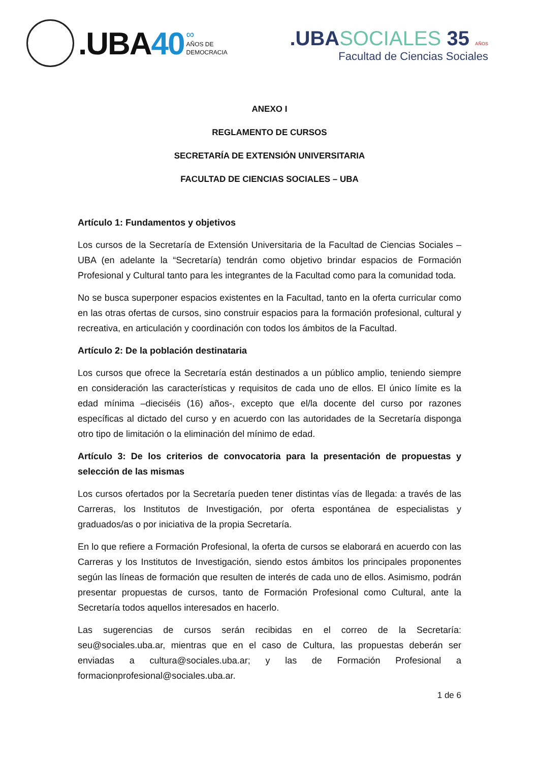.UBA40
∞
AÑOS DE
DEMOCRACIA
.UBASOCIALES 35 AÑOS
Facultad de Ciencias Sociales
ANEXO I
REGLAMENTO DE CURSOS
SECRETARÍA DE EXTENSIÓN UNIVERSITARIA
FACULTAD DE CIENCIAS SOCIALES – UBA
Artículo 1: Fundamentos y objetivos
Los cursos de la Secretaría de Extensión Universitaria de la Facultad de Ciencias Sociales – UBA (en adelante la “Secretaría) tendrán como objetivo brindar espacios de Formación Profesional y Cultural tanto para les integrantes de la Facultad como para la comunidad toda.
No se busca superponer espacios existentes en la Facultad, tanto en la oferta curricular como en las otras ofertas de cursos, sino construir espacios para la formación profesional, cultural y recreativa, en articulación y coordinación con todos los ámbitos de la Facultad.
Artículo 2: De la población destinataria
Los cursos que ofrece la Secretaría están destinados a un público amplio, teniendo siempre en consideración las características y requisitos de cada uno de ellos. El único límite es la edad mínima –dieciséis (16) años-, excepto que el/la docente del curso por razones específicas al dictado del curso y en acuerdo con las autoridades de la Secretaría disponga otro tipo de limitación o la eliminación del mínimo de edad.
Artículo 3: De los criterios de convocatoria para la presentación de propuestas y selección de las mismas
Los cursos ofertados por la Secretaría pueden tener distintas vías de llegada: a través de las Carreras, los Institutos de Investigación, por oferta espontánea de especialistas y graduados/as o por iniciativa de la propia Secretaría.
En lo que refiere a Formación Profesional, la oferta de cursos se elaborará en acuerdo con las Carreras y los Institutos de Investigación, siendo estos ámbitos los principales proponentes según las líneas de formación que resulten de interés de cada uno de ellos. Asimismo, podrán presentar propuestas de cursos, tanto de Formación Profesional como Cultural, ante la Secretaría todos aquellos interesados en hacerlo.
Las sugerencias de cursos serán recibidas en el correo de la Secretaría: seu@sociales.uba.ar, mientras que en el caso de Cultura, las propuestas deberán ser enviadas a cultura@sociales.uba.ar; y las de Formación Profesional a formacionprofesional@sociales.uba.ar.
1 de 6